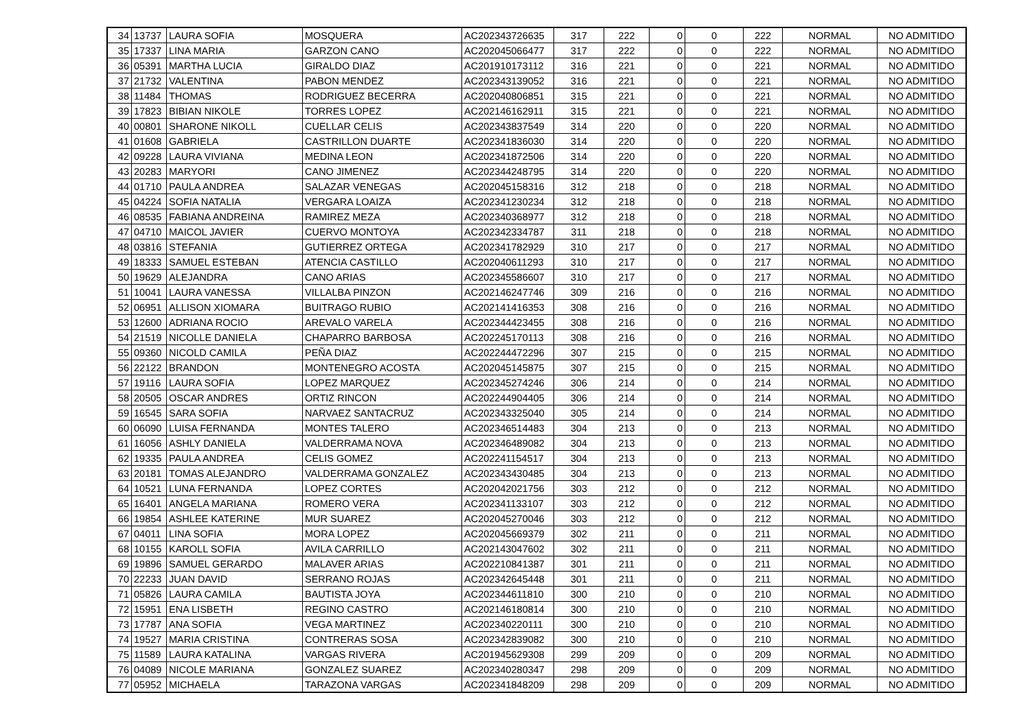| 34 | 13737 | LAURA SOFIA | MOSQUERA | AC202343726635 | 317 | 222 | 0 | 0 | 222 | NORMAL | NO ADMITIDO |
| 35 | 17337 | LINA MARIA | GARZON CANO | AC202045066477 | 317 | 222 | 0 | 0 | 222 | NORMAL | NO ADMITIDO |
| 36 | 05391 | MARTHA LUCIA | GIRALDO DIAZ | AC201910173112 | 316 | 221 | 0 | 0 | 221 | NORMAL | NO ADMITIDO |
| 37 | 21732 | VALENTINA | PABON MENDEZ | AC202343139052 | 316 | 221 | 0 | 0 | 221 | NORMAL | NO ADMITIDO |
| 38 | 11484 | THOMAS | RODRIGUEZ BECERRA | AC202040806851 | 315 | 221 | 0 | 0 | 221 | NORMAL | NO ADMITIDO |
| 39 | 17823 | BIBIAN NIKOLE | TORRES LOPEZ | AC202146162911 | 315 | 221 | 0 | 0 | 221 | NORMAL | NO ADMITIDO |
| 40 | 00801 | SHARONE NIKOLL | CUELLAR CELIS | AC202343837549 | 314 | 220 | 0 | 0 | 220 | NORMAL | NO ADMITIDO |
| 41 | 01608 | GABRIELA | CASTRILLON DUARTE | AC202341836030 | 314 | 220 | 0 | 0 | 220 | NORMAL | NO ADMITIDO |
| 42 | 09228 | LAURA VIVIANA | MEDINA LEON | AC202341872506 | 314 | 220 | 0 | 0 | 220 | NORMAL | NO ADMITIDO |
| 43 | 20283 | MARYORI | CANO JIMENEZ | AC202344248795 | 314 | 220 | 0 | 0 | 220 | NORMAL | NO ADMITIDO |
| 44 | 01710 | PAULA ANDREA | SALAZAR VENEGAS | AC202045158316 | 312 | 218 | 0 | 0 | 218 | NORMAL | NO ADMITIDO |
| 45 | 04224 | SOFIA NATALIA | VERGARA LOAIZA | AC202341230234 | 312 | 218 | 0 | 0 | 218 | NORMAL | NO ADMITIDO |
| 46 | 08535 | FABIANA ANDREINA | RAMIREZ MEZA | AC202340368977 | 312 | 218 | 0 | 0 | 218 | NORMAL | NO ADMITIDO |
| 47 | 04710 | MAICOL JAVIER | CUERVO MONTOYA | AC202342334787 | 311 | 218 | 0 | 0 | 218 | NORMAL | NO ADMITIDO |
| 48 | 03816 | STEFANIA | GUTIERREZ ORTEGA | AC202341782929 | 310 | 217 | 0 | 0 | 217 | NORMAL | NO ADMITIDO |
| 49 | 18333 | SAMUEL ESTEBAN | ATENCIA CASTILLO | AC202040611293 | 310 | 217 | 0 | 0 | 217 | NORMAL | NO ADMITIDO |
| 50 | 19629 | ALEJANDRA | CANO ARIAS | AC202345586607 | 310 | 217 | 0 | 0 | 217 | NORMAL | NO ADMITIDO |
| 51 | 10041 | LAURA VANESSA | VILLALBA PINZON | AC202146247746 | 309 | 216 | 0 | 0 | 216 | NORMAL | NO ADMITIDO |
| 52 | 06951 | ALLISON XIOMARA | BUITRAGO RUBIO | AC202141416353 | 308 | 216 | 0 | 0 | 216 | NORMAL | NO ADMITIDO |
| 53 | 12600 | ADRIANA ROCIO | AREVALO VARELA | AC202344423455 | 308 | 216 | 0 | 0 | 216 | NORMAL | NO ADMITIDO |
| 54 | 21519 | NICOLLE DANIELA | CHAPARRO BARBOSA | AC202245170113 | 308 | 216 | 0 | 0 | 216 | NORMAL | NO ADMITIDO |
| 55 | 09360 | NICOLD CAMILA | PEÑA DIAZ | AC202244472296 | 307 | 215 | 0 | 0 | 215 | NORMAL | NO ADMITIDO |
| 56 | 22122 | BRANDON | MONTENEGRO ACOSTA | AC202045145875 | 307 | 215 | 0 | 0 | 215 | NORMAL | NO ADMITIDO |
| 57 | 19116 | LAURA SOFIA | LOPEZ MARQUEZ | AC202345274246 | 306 | 214 | 0 | 0 | 214 | NORMAL | NO ADMITIDO |
| 58 | 20505 | OSCAR ANDRES | ORTIZ RINCON | AC202244904405 | 306 | 214 | 0 | 0 | 214 | NORMAL | NO ADMITIDO |
| 59 | 16545 | SARA SOFIA | NARVAEZ SANTACRUZ | AC202343325040 | 305 | 214 | 0 | 0 | 214 | NORMAL | NO ADMITIDO |
| 60 | 06090 | LUISA FERNANDA | MONTES TALERO | AC202346514483 | 304 | 213 | 0 | 0 | 213 | NORMAL | NO ADMITIDO |
| 61 | 16056 | ASHLY DANIELA | VALDERRAMA NOVA | AC202346489082 | 304 | 213 | 0 | 0 | 213 | NORMAL | NO ADMITIDO |
| 62 | 19335 | PAULA ANDREA | CELIS GOMEZ | AC202241154517 | 304 | 213 | 0 | 0 | 213 | NORMAL | NO ADMITIDO |
| 63 | 20181 | TOMAS ALEJANDRO | VALDERRAMA GONZALEZ | AC202343430485 | 304 | 213 | 0 | 0 | 213 | NORMAL | NO ADMITIDO |
| 64 | 10521 | LUNA FERNANDA | LOPEZ CORTES | AC202042021756 | 303 | 212 | 0 | 0 | 212 | NORMAL | NO ADMITIDO |
| 65 | 16401 | ANGELA MARIANA | ROMERO VERA | AC202341133107 | 303 | 212 | 0 | 0 | 212 | NORMAL | NO ADMITIDO |
| 66 | 19854 | ASHLEE KATERINE | MUR SUAREZ | AC202045270046 | 303 | 212 | 0 | 0 | 212 | NORMAL | NO ADMITIDO |
| 67 | 04011 | LINA SOFIA | MORA LOPEZ | AC202045669379 | 302 | 211 | 0 | 0 | 211 | NORMAL | NO ADMITIDO |
| 68 | 10155 | KAROLL SOFIA | AVILA CARRILLO | AC202143047602 | 302 | 211 | 0 | 0 | 211 | NORMAL | NO ADMITIDO |
| 69 | 19896 | SAMUEL GERARDO | MALAVER ARIAS | AC202210841387 | 301 | 211 | 0 | 0 | 211 | NORMAL | NO ADMITIDO |
| 70 | 22233 | JUAN DAVID | SERRANO ROJAS | AC202342645448 | 301 | 211 | 0 | 0 | 211 | NORMAL | NO ADMITIDO |
| 71 | 05826 | LAURA CAMILA | BAUTISTA JOYA | AC202344611810 | 300 | 210 | 0 | 0 | 210 | NORMAL | NO ADMITIDO |
| 72 | 15951 | ENA LISBETH | REGINO CASTRO | AC202146180814 | 300 | 210 | 0 | 0 | 210 | NORMAL | NO ADMITIDO |
| 73 | 17787 | ANA SOFIA | VEGA MARTINEZ | AC202340220111 | 300 | 210 | 0 | 0 | 210 | NORMAL | NO ADMITIDO |
| 74 | 19527 | MARIA CRISTINA | CONTRERAS SOSA | AC202342839082 | 300 | 210 | 0 | 0 | 210 | NORMAL | NO ADMITIDO |
| 75 | 11589 | LAURA KATALINA | VARGAS RIVERA | AC201945629308 | 299 | 209 | 0 | 0 | 209 | NORMAL | NO ADMITIDO |
| 76 | 04089 | NICOLE MARIANA | GONZALEZ SUAREZ | AC202340280347 | 298 | 209 | 0 | 0 | 209 | NORMAL | NO ADMITIDO |
| 77 | 05952 | MICHAELA | TARAZONA VARGAS | AC202341848209 | 298 | 209 | 0 | 0 | 209 | NORMAL | NO ADMITIDO |